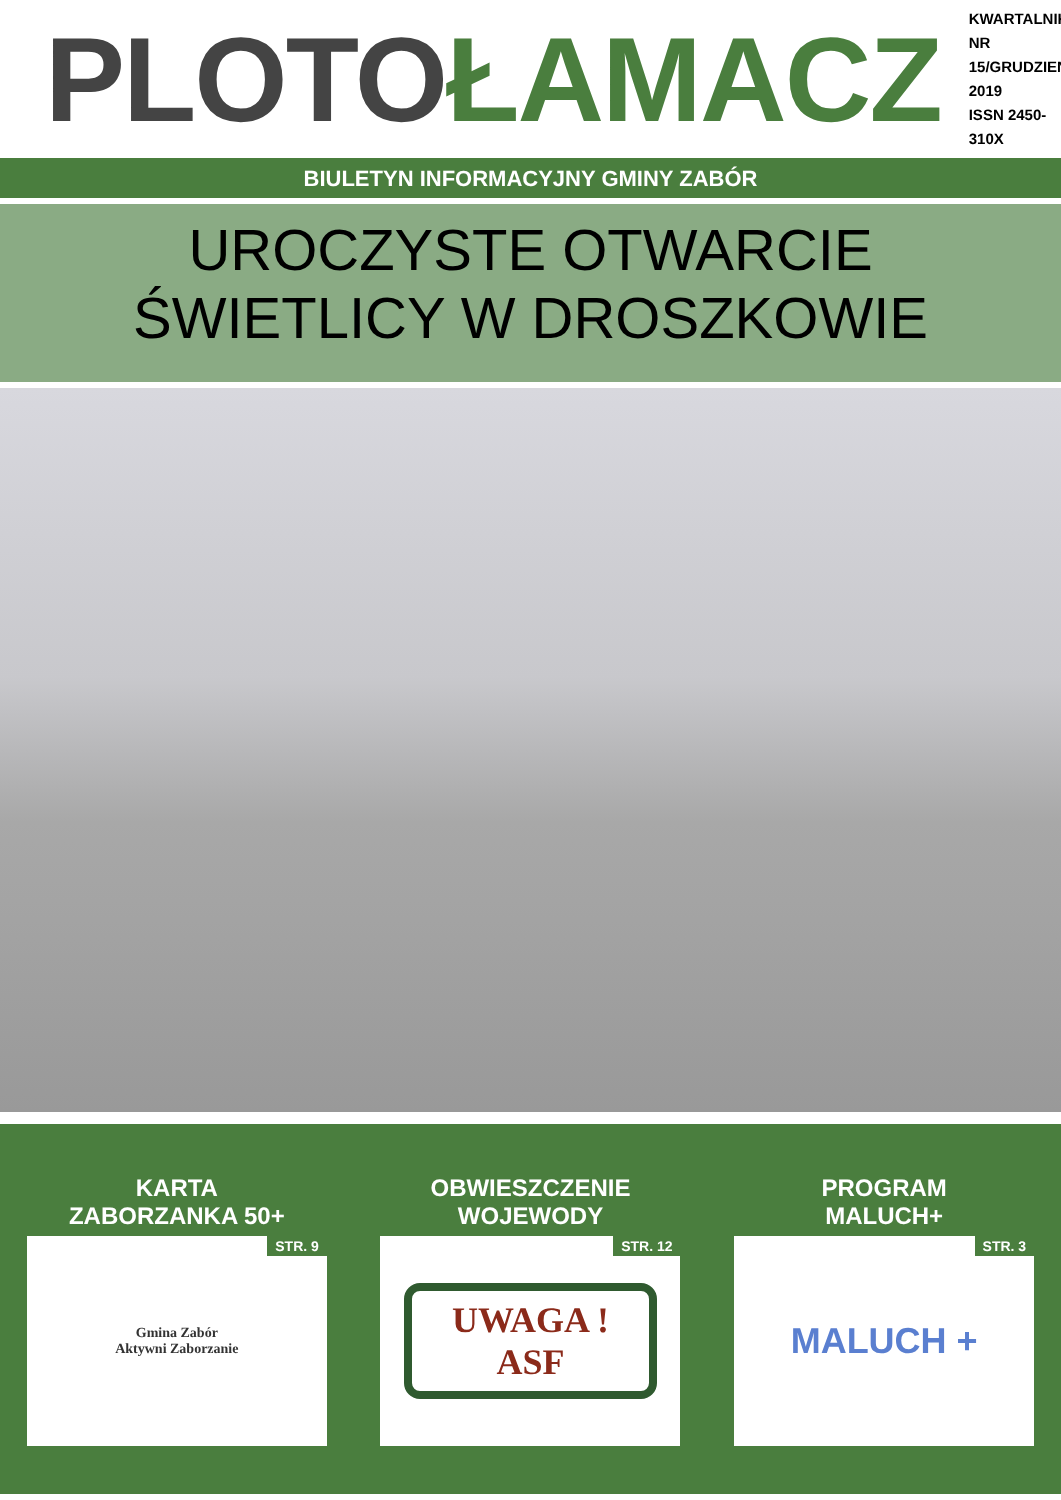PLOTO ŁAMACZ
KWARTALNIK
NR 15/GRUDZIEŃ 2019
ISSN 2450-310X
BIULETYN INFORMACYJNY GMINY ZABÓR
UROCZYSTE OTWARCIE
ŚWIETLICY W DROSZKOWIE
KARTA
ZABORZANKA 50+
STR. 9 Gmina Zabór
Aktywni Zaborzanie
OBWIESZCZENIE
WOJEWODY
STR. 12
UWAGA !
ASF
PROGRAM
MALUCH+
STR. 3 MALUCH +